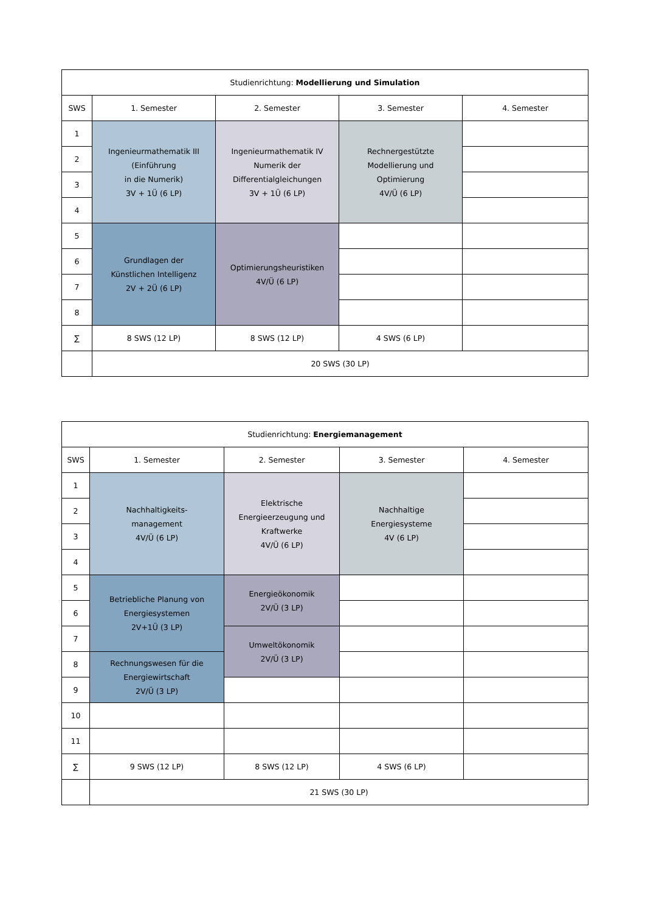| Studienrichtung: Modellierung und Simulation | | | | |
| --- | --- | --- | --- | --- |
| SWS | 1. Semester | 2. Semester | 3. Semester | 4. Semester |
| 1 | Ingenieurmathematik III (Einführung in die Numerik) 3V + 1Ü (6 LP) | Ingenieurmathematik IV Numerik der Differentialgleichungen 3V + 1Ü (6 LP) | Rechnergestützte Modellierung und Optimierung 4V/Ü (6 LP) | |
| 2 | | | | |
| 3 | | | | |
| 4 | | | | |
| 5 | Grundlagen der Künstlichen Intelligenz 2V + 2Ü (6 LP) | Optimierungsheuristiken 4V/Ü (6 LP) | | |
| 6 | | | | |
| 7 | | | | |
| 8 | | | | |
| ∑ | 8 SWS (12 LP) | 8 SWS (12 LP) | 4 SWS (6 LP) | |
| | 20 SWS (30 LP) | | | |
| Studienrichtung: Energiemanagement | | | | |
| --- | --- | --- | --- | --- |
| SWS | 1. Semester | 2. Semester | 3. Semester | 4. Semester |
| 1 | Nachhaltigkeits- management 4V/Ü (6 LP) | Elektrische Energieerzeugung und Kraftwerke 4V/Ü (6 LP) | Nachhaltige Energiesysteme 4V (6 LP) | |
| 2 | | | | |
| 3 | | | | |
| 4 | | | | |
| 5 | Betriebliche Planung von Energiesystemen 2V+1Ü (3 LP) | Energieökonomik 2V/Ü (3 LP) | | |
| 6 | | | | |
| 7 | | Umweltökonomik 2V/Ü (3 LP) | | |
| 8 | Rechnungswesen für die Energiewirtschaft 2V/Ü (3 LP) | | | |
| 9 | | | | |
| 10 | | | | |
| 11 | | | | |
| ∑ | 9 SWS (12 LP) | 8 SWS (12 LP) | 4 SWS (6 LP) | |
| | 21 SWS (30 LP) | | | |